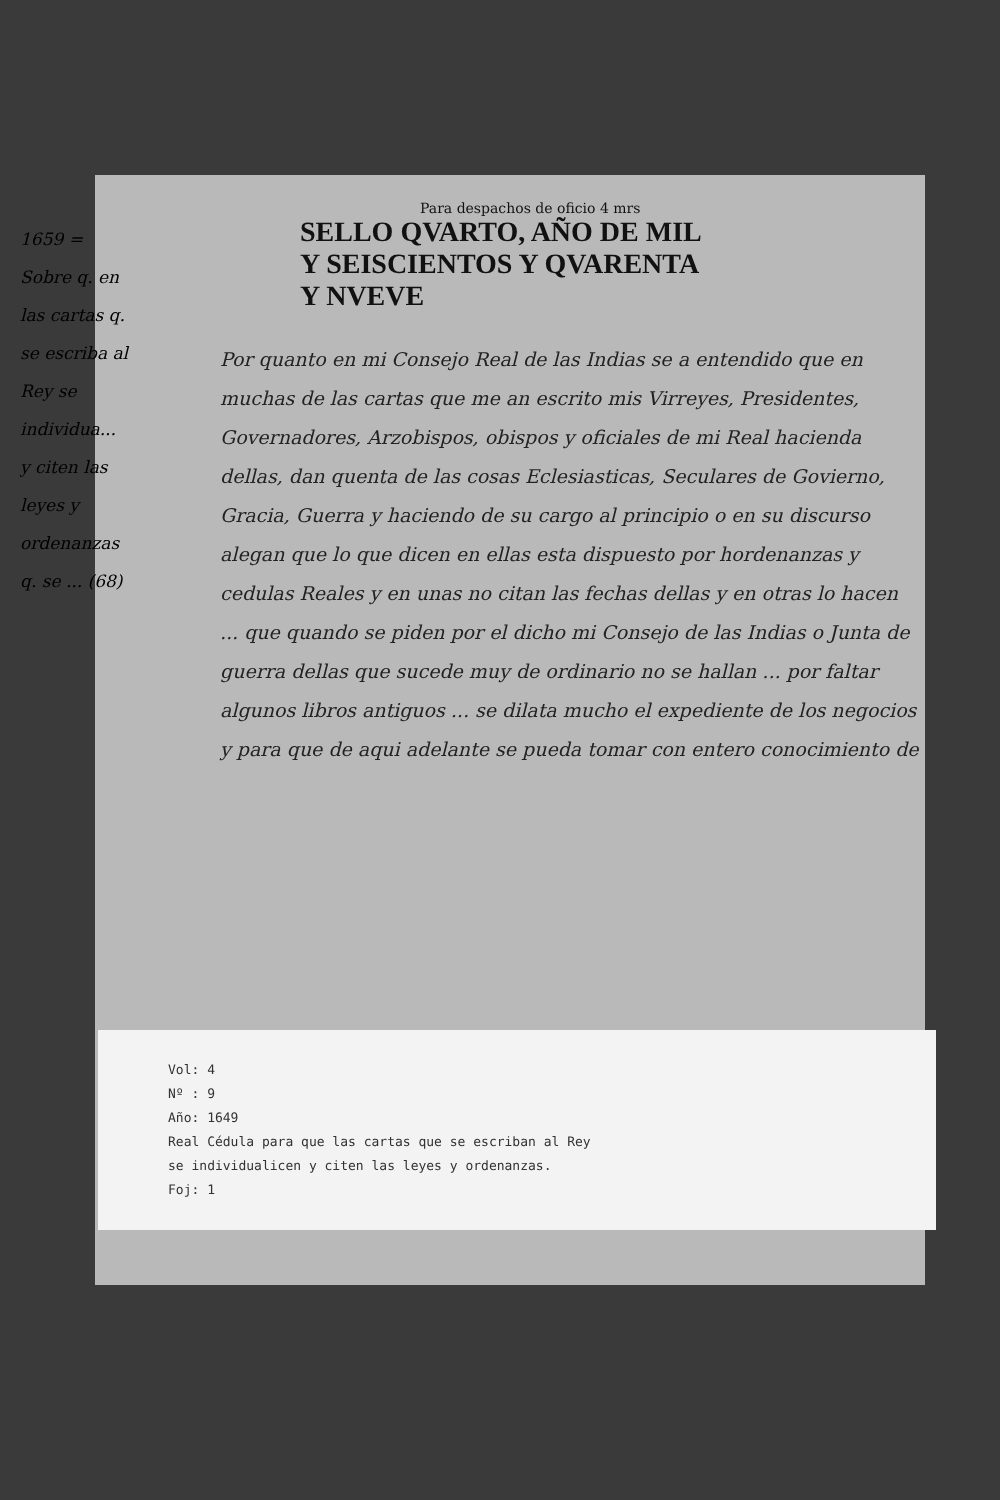Para despachos de oficio 4 mrs
SELLO QVARTO, AÑO DE MIL
Y SEISCIENTOS Y QVARENTA
Y NVEVE
Por quanto en mi Consejo Real de las Indias se a entendido que en muchas de las cartas que me an escrito mis Virreyes, Presidentes, Governadores, Arzobispos, obispos y oficiales de mi Real hacienda dellas, dan quenta de las cosas Eclesiasticas, Seculares de Govierno, Gracia, Guerra y haciendo de su cargo al principio o en su discurso alegan que lo que dicen en ellas esta dispuesto por hordenanzas y cedulas Reales y en unas no citan las fechas dellas y en otras lo hacen ... que quando se piden por el dicho mi Consejo de las Indias o Junta de guerra dellas que sucede muy de ordinario no se hallan ... por faltar algunos libros antiguos ... se dilata mucho el expediente de los negocios y para que de aqui adelante se pueda tomar con entero conocimiento de
1659 =
Sobre q. en las cartas q. se escriba al Rey se individua... y citen las leyes y ordenanzas q. se ... (68)
Vol: 4
Nº : 9
Año: 1649
Real Cédula para que las cartas que se escriban al Rey
se individualicen y citen las leyes y ordenanzas.
Foj: 1